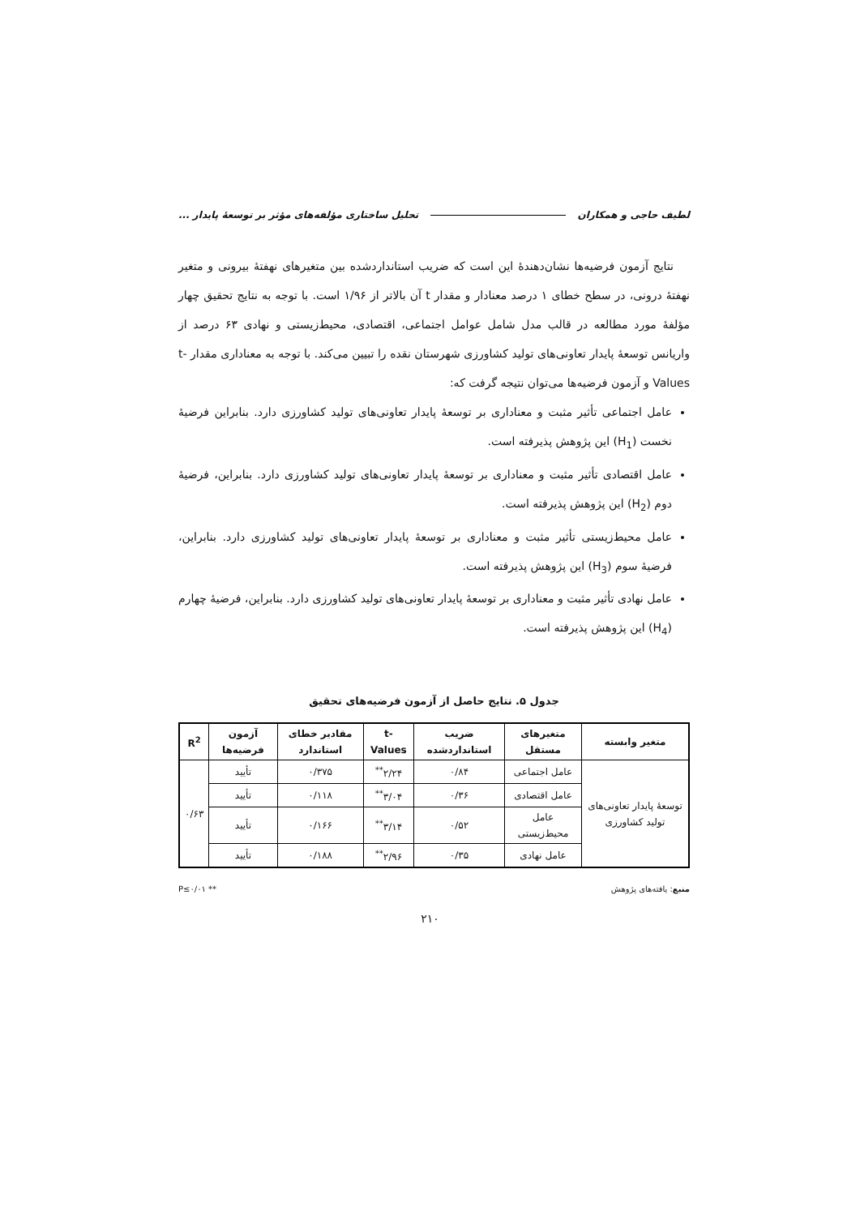لطیف حاجی و همکاران تحلیل ساختاری مؤلفه‌های مؤثر بر توسعهٔ پایدار ...
نتایج آزمون فرضیه‌ها نشان‌دهندهٔ این است که ضریب استانداردشده بین متغیرهای نهفتهٔ بیرونی و متغیر نهفتهٔ درونی، در سطح خطای ۱ درصد معنادار و مقدار t آن بالاتر از ۱/۹۶ است. با توجه به نتایج تحقیق چهار مؤلفهٔ مورد مطالعه در قالب مدل شامل عوامل اجتماعی، اقتصادی، محیط‌زیستی و نهادی ۶۳ درصد از واریانس توسعهٔ پایدار تعاونی‌های تولید کشاورزی شهرستان نقده را تبیین می‌کند. با توجه به معناداری مقدار t-Values و آزمون فرضیه‌ها می‌توان نتیجه گرفت که:
عامل اجتماعی تأثیر مثبت و معناداری بر توسعهٔ پایدار تعاونی‌های تولید کشاورزی دارد. بنابراین فرضیهٔ نخست (H<sub>1</sub>) این پژوهش پذیرفته است.
عامل اقتصادی تأثیر مثبت و معناداری بر توسعهٔ پایدار تعاونی‌های تولید کشاورزی دارد. بنابراین، فرضیهٔ دوم (H<sub>2</sub>) این پژوهش پذیرفته است.
عامل محیط‌زیستی تأثیر مثبت و معناداری بر توسعهٔ پایدار تعاونی‌های تولید کشاورزی دارد. بنابراین، فرضیهٔ سوم (H<sub>3</sub>) این پژوهش پذیرفته است.
عامل نهادی تأثیر مثبت و معناداری بر توسعهٔ پایدار تعاونی‌های تولید کشاورزی دارد. بنابراین، فرضیهٔ چهارم (H<sub>4</sub>) این پژوهش پذیرفته است.
جدول ۵. نتایج حاصل از آزمون فرضیه‌های تحقیق
| متغیر وابسته | متغیرهای مستقل | ضریب استانداردشده | t-Values | مقادیر خطای استاندارد | آزمون فرضیه‌ها | R<sup>2</sup> |
| --- | --- | --- | --- | --- | --- | --- |
| توسعهٔ پایدار تعاونی‌های تولید کشاورزی | عامل اجتماعی | ۰/۸۴ | ۲/۲۴<sup>**</sup> | ۰/۳۷۵ | تأیید | ۰/۶۳ |
| | عامل اقتصادی | ۰/۳۶ | ۳/۰۴<sup>**</sup> | ۰/۱۱۸ | تأیید | |
| | عامل محیط‌زیستی | ۰/۵۲ | ۳/۱۴<sup>**</sup> | ۰/۱۶۶ | تأیید | |
| | عامل نهادی | ۰/۳۵ | ۲/۹۶<sup>**</sup> | ۰/۱۸۸ | تأیید | |
منبع: یافته‌های پژوهش ** P≤۰/۰۱
۲۱۰